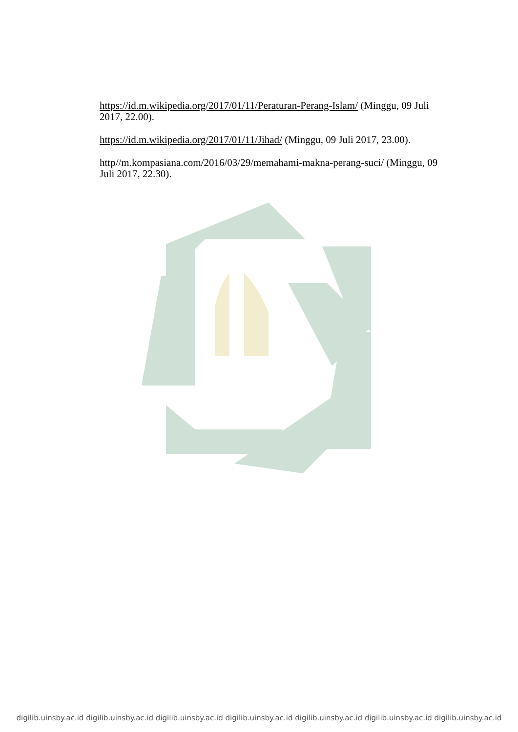https://id.m.wikipedia.org/2017/01/11/Peraturan-Perang-Islam/ (Minggu, 09 Juli 2017, 22.00).
https://id.m.wikipedia.org/2017/01/11/Jihad/ (Minggu, 09 Juli 2017, 23.00).
http//m.kompasiana.com/2016/03/29/memahami-makna-perang-suci/ (Minggu, 09 Juli 2017, 22.30).
digilib.uinsby.ac.id digilib.uinsby.ac.id digilib.uinsby.ac.id digilib.uinsby.ac.id digilib.uinsby.ac.id digilib.uinsby.ac.id digilib.uinsby.ac.id